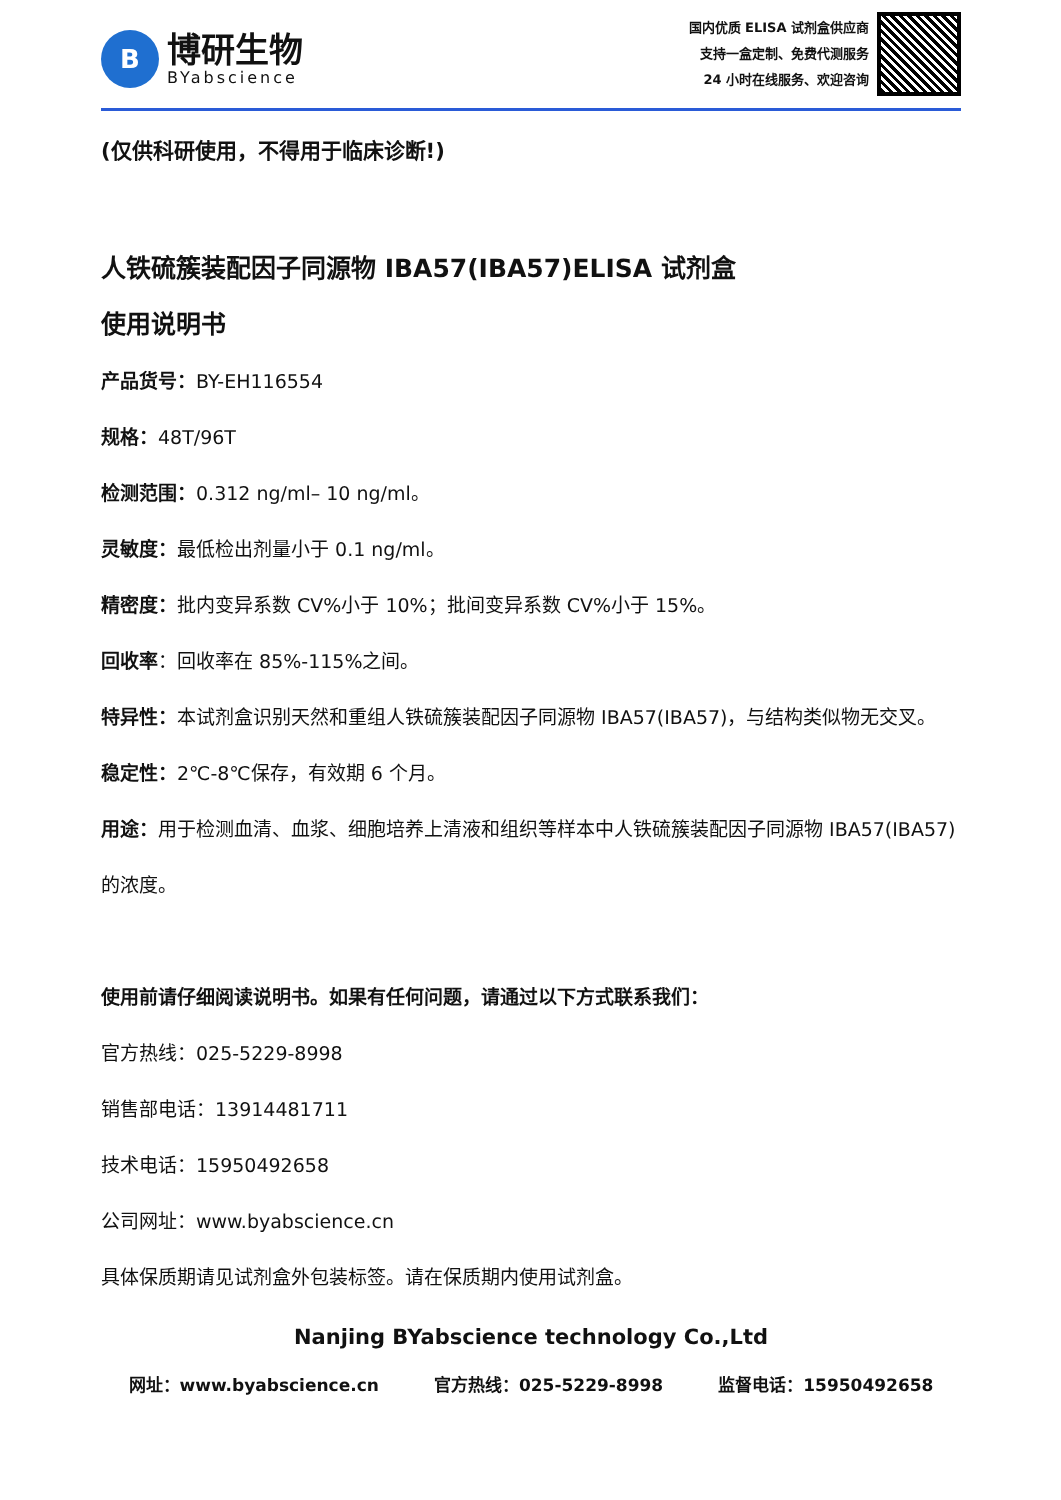B
博研生物
BYabscience
国内优质 ELISA 试剂盒供应商
支持一盒定制、免费代测服务
24 小时在线服务、欢迎咨询
(仅供科研使用，不得用于临床诊断!)
人铁硫簇装配因子同源物 IBA57(IBA57)ELISA 试剂盒
使用说明书
产品货号：BY-EH116554
规格：48T/96T
检测范围：0.312 ng/ml– 10 ng/ml。
灵敏度：最低检出剂量小于 0.1 ng/ml。
精密度：批内变异系数 CV%小于 10%；批间变异系数 CV%小于 15%。
回收率：回收率在 85%-115%之间。
特异性：本试剂盒识别天然和重组人铁硫簇装配因子同源物 IBA57(IBA57)，与结构类似物无交叉。
稳定性：2℃-8℃保存，有效期 6 个月。
用途：用于检测血清、血浆、细胞培养上清液和组织等样本中人铁硫簇装配因子同源物 IBA57(IBA57) 的浓度。
使用前请仔细阅读说明书。如果有任何问题，请通过以下方式联系我们：
官方热线：025-5229-8998
销售部电话：13914481711
技术电话：15950492658
公司网址：www.byabscience.cn
具体保质期请见试剂盒外包装标签。请在保质期内使用试剂盒。
Nanjing BYabscience technology Co.,Ltd
网址：www.byabscience.cn 官方热线：025-5229-8998 监督电话：15950492658